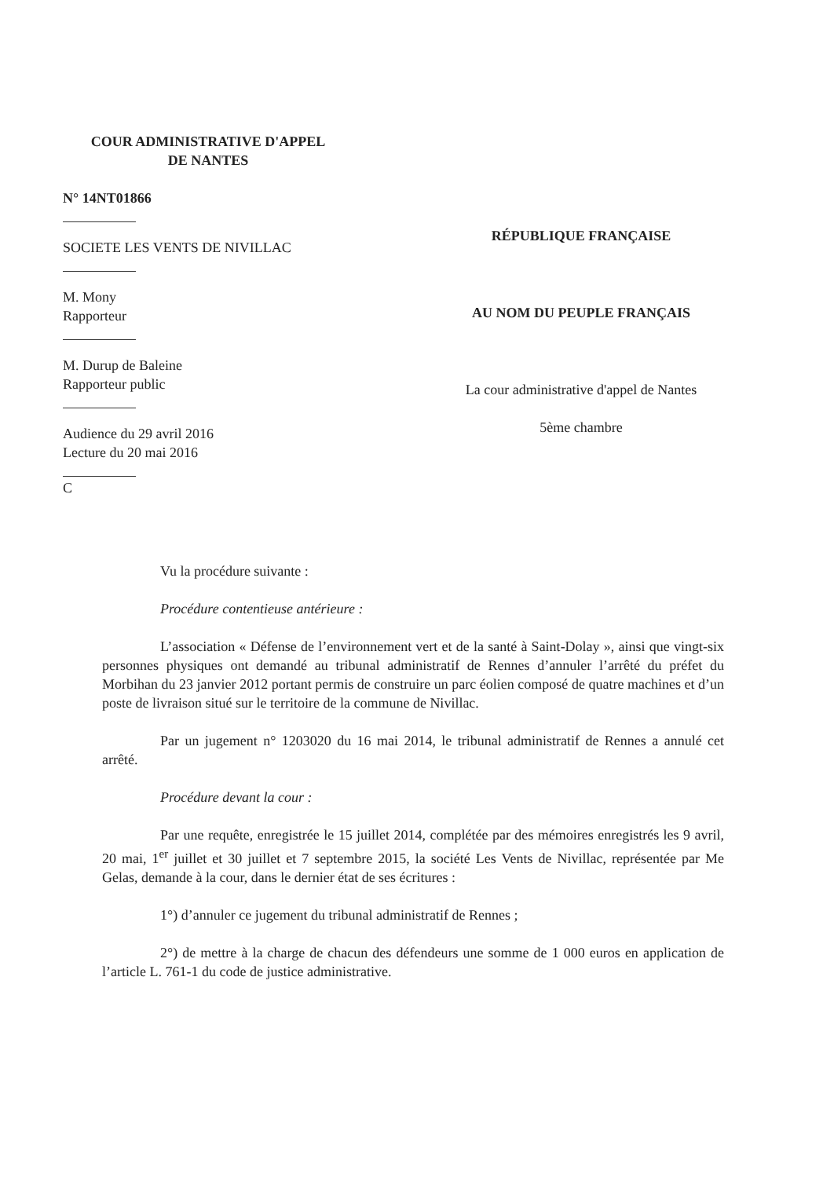COUR ADMINISTRATIVE D'APPEL
DE NANTES
N° 14NT01866
SOCIETE LES VENTS DE NIVILLAC
M. Mony
Rapporteur
M. Durup de Baleine
Rapporteur public
Audience du 29 avril 2016
Lecture du 20 mai 2016
C
RÉPUBLIQUE FRANÇAISE
AU NOM DU PEUPLE FRANÇAIS
La cour administrative d'appel de Nantes
5ème chambre
Vu la procédure suivante :
Procédure contentieuse antérieure :
L’association « Défense de l’environnement vert et de la santé à Saint-Dolay », ainsi que vingt-six personnes physiques ont demandé au tribunal administratif de Rennes d’annuler l’arrêté du préfet du Morbihan du 23 janvier 2012 portant permis de construire un parc éolien composé de quatre machines et d’un poste de livraison situé sur le territoire de la commune de Nivillac.
Par un jugement n° 1203020 du 16 mai 2014, le tribunal administratif de Rennes a annulé cet arrêté.
Procédure devant la cour :
Par une requête, enregistrée le 15 juillet 2014, complétée par des mémoires enregistrés les 9 avril, 20 mai, 1<sup>er</sup> juillet et 30 juillet et 7 septembre 2015, la société Les Vents de Nivillac, représentée par Me Gelas, demande à la cour, dans le dernier état de ses écritures :
1°) d’annuler ce jugement du tribunal administratif de Rennes ;
2°) de mettre à la charge de chacun des défendeurs une somme de 1 000 euros en application de l’article L. 761-1 du code de justice administrative.